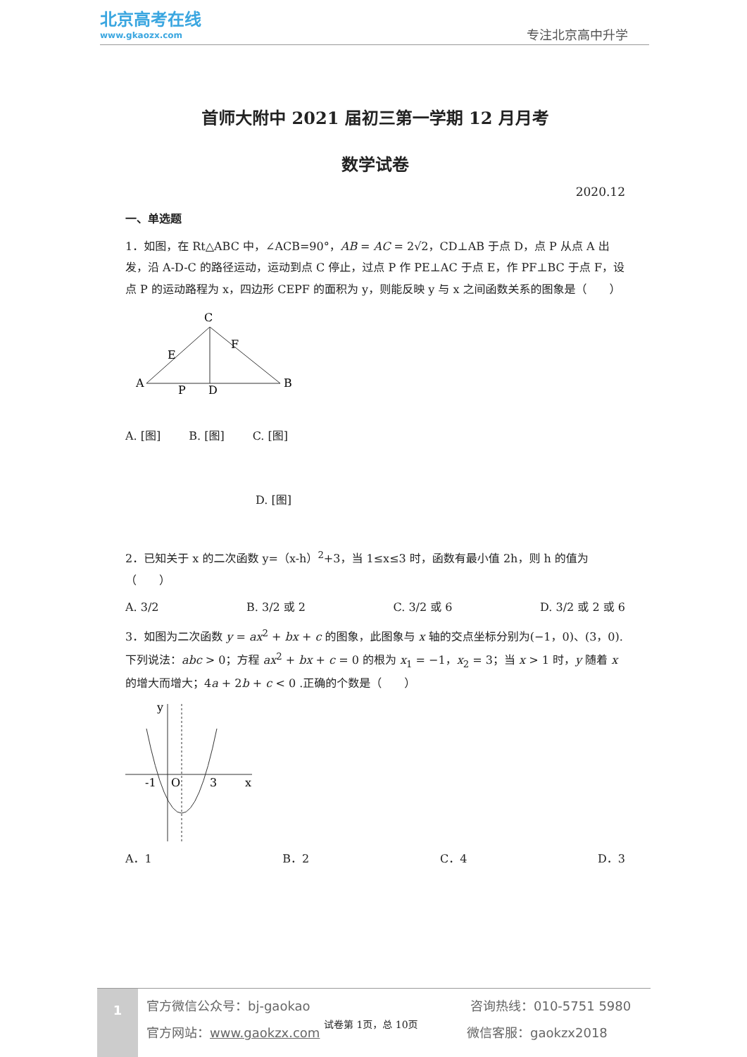北京高考在线
www.gkaozx.com
专注北京高中升学
首师大附中 2021 届初三第一学期 12 月月考
数学试卷
2020.12
一、单选题
1．如图，在 Rt△ABC 中，∠ACB=90°，AB = AC = 2√2，CD⊥AB 于点 D，点 P 从点 A 出发，沿 A-D-C 的路径运动，运动到点 C 停止，过点 P 作 PE⊥AC 于点 E，作 PF⊥BC 于点 F，设点 P 的运动路程为 x，四边形 CEPF 的面积为 y，则能反映 y 与 x 之间函数关系的图象是（　　）
C
A
B
E
P
D
F
A. [图] B. [图] C. [图]
D. [图]
2．已知关于 x 的二次函数 y=（x-h）<sup>2</sup>+3，当 1≤x≤3 时，函数有最小值 2h，则 h 的值为（　　）
A. 3/2 B. 3/2 或 2 C. 3/2 或 6 D. 3/2 或 2 或 6
3．如图为二次函数 y = ax<sup>2</sup> + bx + c 的图象，此图象与 x 轴的交点坐标分别为(−1，0)、(3，0).下列说法：abc > 0；方程 ax<sup>2</sup> + bx + c = 0 的根为 x<sub>1</sub> = −1，x<sub>2</sub> = 3；当 x > 1 时，y 随着 x 的增大而增大；4a + 2b + c < 0 .正确的个数是（　　）
y
-1
O
3
x
A．1 B．2 C．4 D．3
1 官方微信公众号：bj-gaokao 咨询热线：010-5751 5980
试卷第 1页，总 10页
官方网站：www.gaokzx.com 微信客服：gaokzx2018